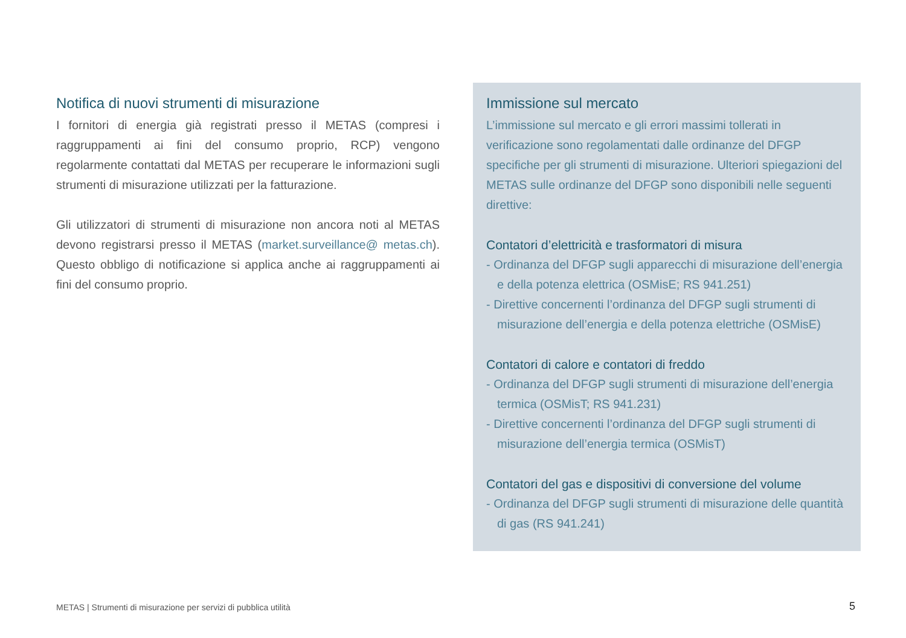Notifica di nuovi strumenti di misurazione
I fornitori di energia già registrati presso il METAS (compresi i raggruppamenti ai fini del consumo proprio, RCP) vengono regolarmente contattati dal METAS per recuperare le informazioni sugli strumenti di misurazione utilizzati per la fatturazione.
Gli utilizzatori di strumenti di misurazione non ancora noti al METAS devono registrarsi presso il METAS (market.surveillance@ metas.ch). Questo obbligo di notificazione si applica anche ai raggruppamenti ai fini del consumo proprio.
Immissione sul mercato
L’immissione sul mercato e gli errori massimi tollerati in verificazione sono regolamentati dalle ordinanze del DFGP specifiche per gli strumenti di misurazione. Ulteriori spiegazioni del METAS sulle ordinanze del DFGP sono disponibili nelle seguenti direttive:
Contatori d’elettricità e trasformatori di misura
- Ordinanza del DFGP sugli apparecchi di misurazione dell’energia e della potenza elettrica (OSMisE; RS 941.251)
- Direttive concernenti l’ordinanza del DFGP sugli strumenti di misurazione dell’energia e della potenza elettriche (OSMisE)
Contatori di calore e contatori di freddo
- Ordinanza del DFGP sugli strumenti di misurazione dell’energia termica (OSMisT; RS 941.231)
- Direttive concernenti l’ordinanza del DFGP sugli strumenti di misurazione dell’energia termica (OSMisT)
Contatori del gas e dispositivi di conversione del volume
- Ordinanza del DFGP sugli strumenti di misurazione delle quantità di gas (RS 941.241)
METAS | Strumenti di misurazione per servizi di pubblica utilità
5